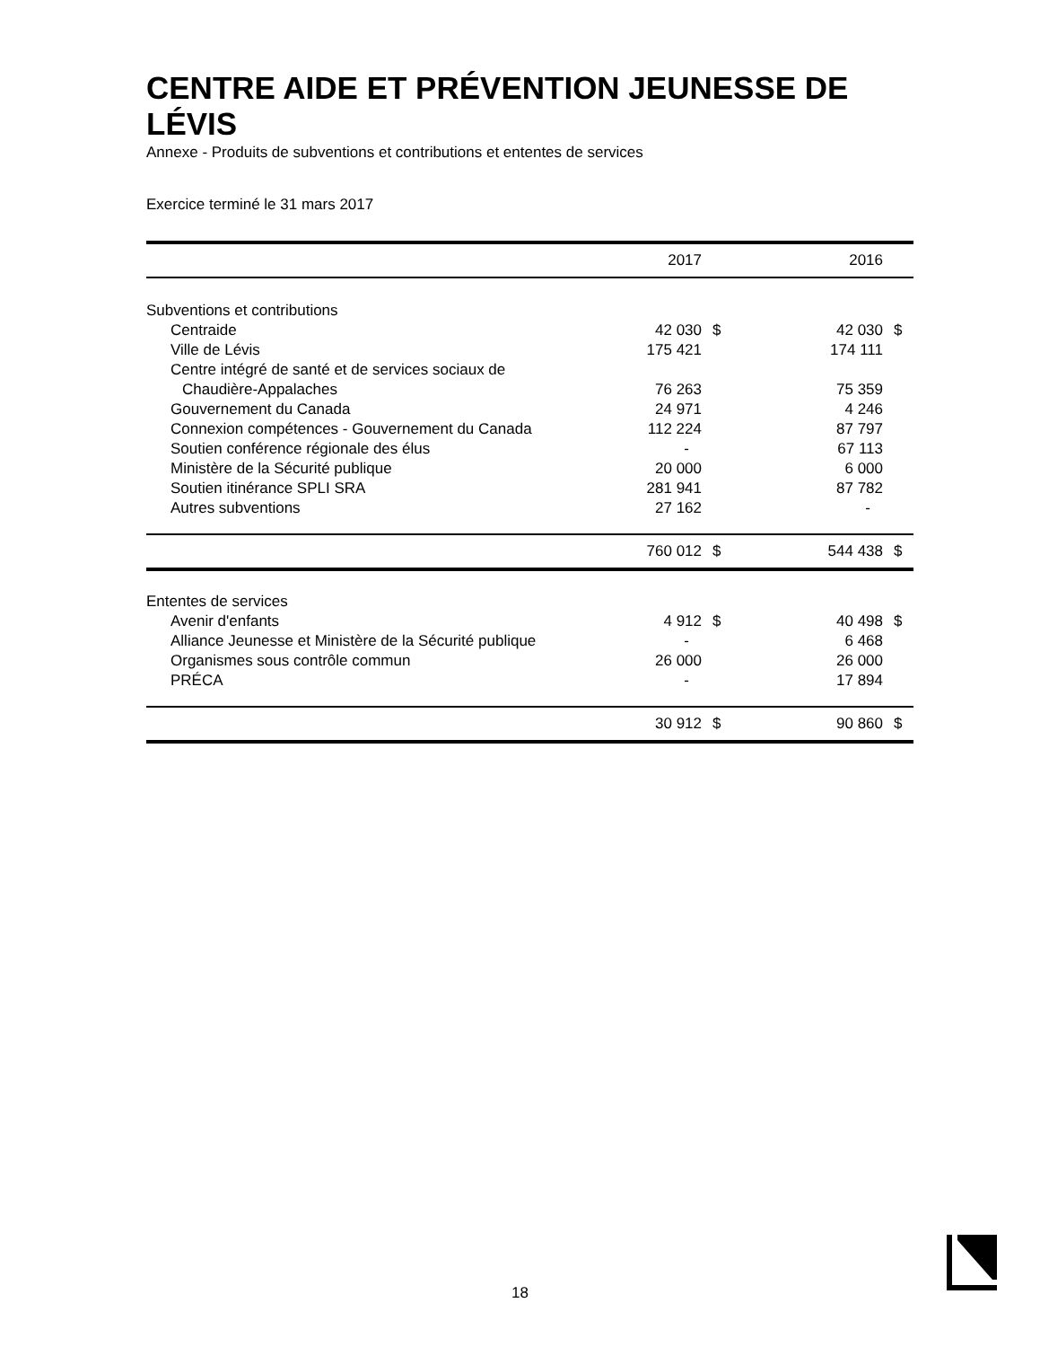CENTRE AIDE ET PRÉVENTION JEUNESSE DE LÉVIS
Annexe - Produits de subventions et contributions et ententes de services
Exercice terminé le 31 mars 2017
| | 2017 | | 2016 | |
| --- | --- | --- | --- | --- |
| Subventions et contributions | | | | |
| Centraide | 42 030 | $ | 42 030 | $ |
| Ville de Lévis | 175 421 | | 174 111 | |
| Centre intégré de santé et de services sociaux de | | | | |
| Chaudière-Appalaches | 76 263 | | 75 359 | |
| Gouvernement du Canada | 24 971 | | 4 246 | |
| Connexion compétences - Gouvernement du Canada | 112 224 | | 87 797 | |
| Soutien conférence régionale des élus | - | | 67 113 | |
| Ministère de la Sécurité publique | 20 000 | | 6 000 | |
| Soutien itinérance SPLI SRA | 281 941 | | 87 782 | |
| Autres subventions | 27 162 | | - | |
| | 760 012 | $ | 544 438 | $ |
| Ententes de services | | | | |
| Avenir d'enfants | 4 912 | $ | 40 498 | $ |
| Alliance Jeunesse et Ministère de la Sécurité publique | - | | 6 468 | |
| Organismes sous contrôle commun | 26 000 | | 26 000 | |
| PRÉCA | - | | 17 894 | |
| | 30 912 | $ | 90 860 | $ |
18